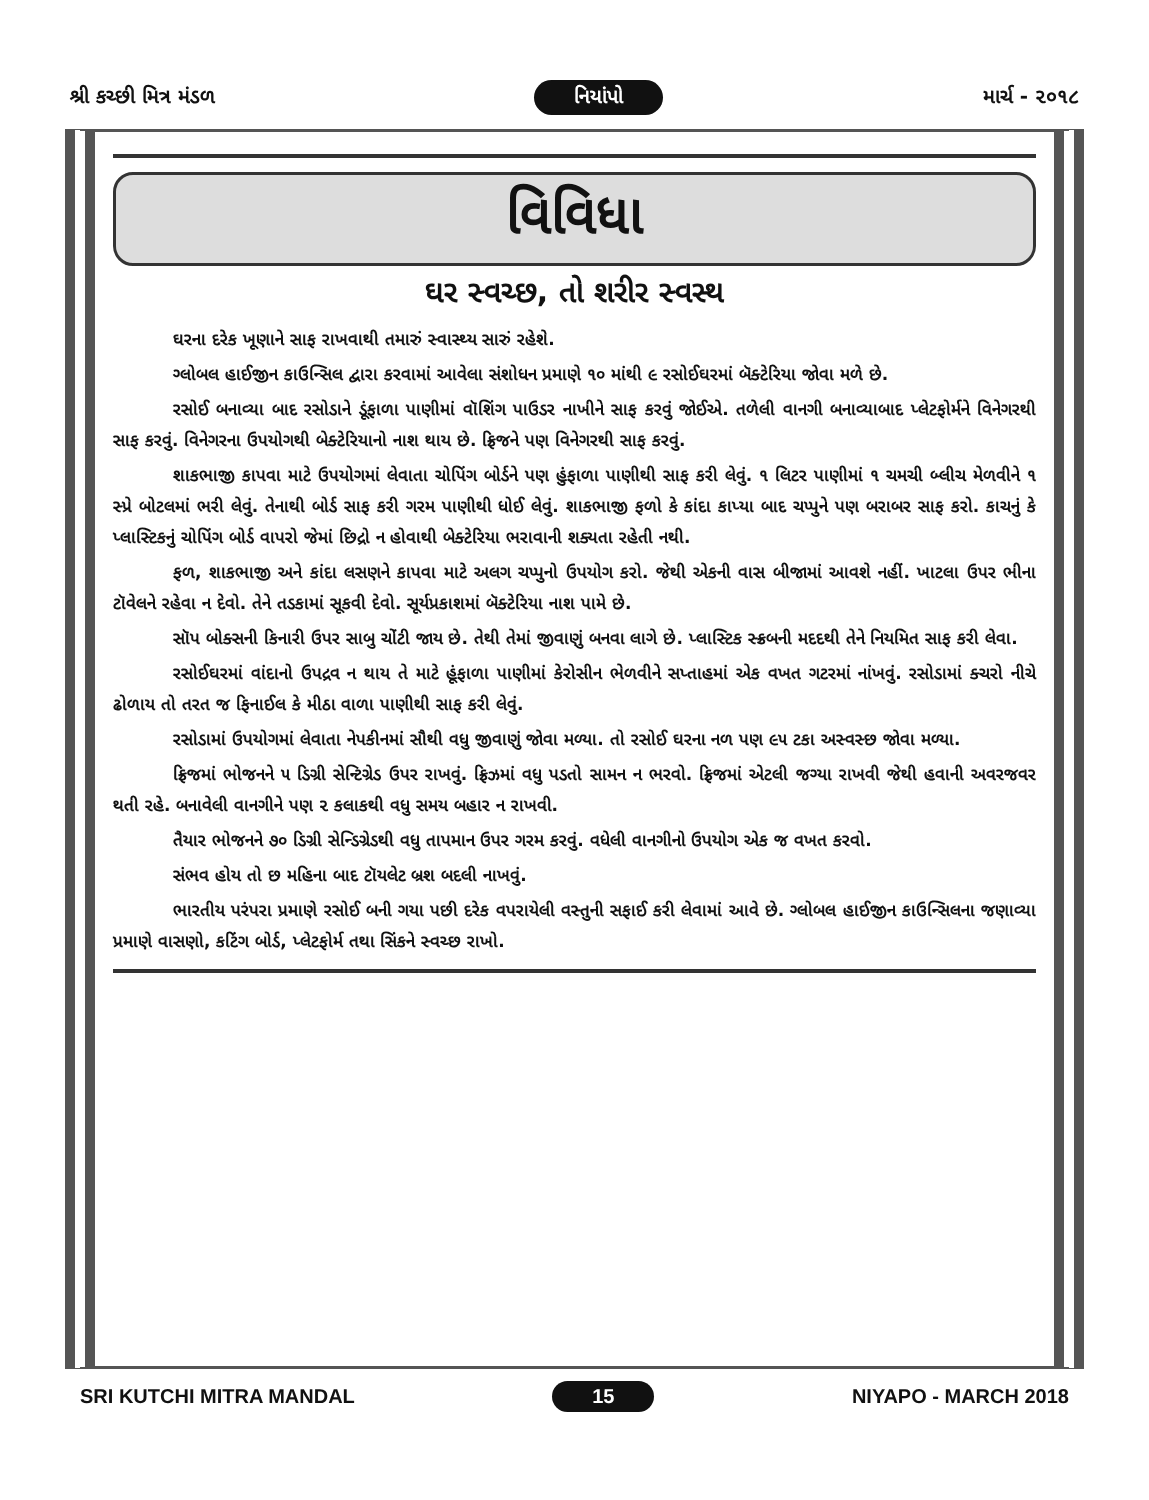શ્રી કચ્છી મિત્ર મંડળ નિયાંપો માર્ચ - ૨૦૧૮
વિવિધા
ઘર સ્વચ્છ, તો શરીર સ્વસ્થ
ઘરના દરેક ખૂણાને સાફ રાખવાથી તમારું સ્વાસ્થ્ય સારું રહેશે.
ગ્લોબલ હાઈજીન કાઉન્સિલ દ્વારા કરવામાં આવેલા સંશોધન પ્રમાણે ૧૦ માંથી ૯ રસોઈઘરમાં બૅક્ટેરિયા જોવા મળે છે.
રસોઈ બનાવ્યા બાદ રસોડાને ડૂંફાળા પાણીમાં વૉશિંગ પાઉડર નાખીને સાફ કરવું જોઈએ. તળેલી વાનગી બનાવ્યાબાદ પ્લેટફોર્મને વિનેગરથી સાફ કરવું. વિનેગરના ઉપયોગથી બેક્ટેરિયાનો નાશ થાય છે. ફ્રિજને પણ વિનેગરથી સાફ કરવું.
શાકભાજી કાપવા માટે ઉપયોગમાં લેવાતા ચોપિંગ બોર્ડને પણ હુંફાળા પાણીથી સાફ કરી લેવું. ૧ લિટર પાણીમાં ૧ ચમચી બ્લીચ મેળવીને ૧ સ્પ્રે બોટલમાં ભરી લેવું. તેનાથી બોર્ડ સાફ કરી ગરમ પાણીથી ધોઈ લેવું. શાકભાજી ફળો કે કાંદા કાપ્યા બાદ ચપ્પુને પણ બરાબર સાફ કરો. કાચનું કે પ્લાસ્ટિકનું ચોપિંગ બોર્ડ વાપરો જેમાં છિદ્રો ન હોવાથી બેક્ટેરિયા ભરાવાની શક્યતા રહેતી નથી.
ફળ, શાકભાજી અને કાંદા લસણને કાપવા માટે અલગ ચપ્પુનો ઉપયોગ કરો. જેથી એકની વાસ બીજામાં આવશે નહીં. ખાટલા ઉપર ભીના ટૉવેલને રહેવા ન દેવો. તેને તડકામાં સૂકવી દેવો. સૂર્યપ્રકાશમાં બૅક્ટેરિયા નાશ પામે છે.
સૉપ બોક્સની કિનારી ઉપર સાબુ ચોંટી જાય છે. તેથી તેમાં જીવાણું બનવા લાગે છે. પ્લાસ્ટિક સ્ક્રબની મદદથી તેને નિયમિત સાફ કરી લેવા.
રસોઈઘરમાં વાંદાનો ઉપદ્રવ ન થાય તે માટે હૂંફાળા પાણીમાં કેરોસીન ભેળવીને સપ્તાહમાં એક વખત ગટરમાં નાંખવું. રસોડામાં ક્ચરો નીચે ઢોળાય તો તરત જ ફિનાઈલ કે મીઠા વાળા પાણીથી સાફ કરી લેવું.
રસોડામાં ઉપયોગમાં લેવાતા નેપકીનમાં સૌથી વધુ જીવાણું જોવા મળ્યા. તો રસોઈ ઘરના નળ પણ ૯૫ ટકા અસ્વસ્છ જોવા મળ્યા.
ફ્રિજમાં ભોજનને ૫ ડિગ્રી સેન્ટિગ્રેડ ઉપર રાખવું. ફ્રિઝમાં વધુ પડતો સામન ન ભરવો. ફ્રિજમાં એટલી જગ્યા રાખવી જેથી હવાની અવરજવર થતી રહે. બનાવેલી વાનગીને પણ ૨ કલાકથી વધુ સમય બહાર ન રાખવી.
તૈયાર ભોજનને ૭૦ ડિગ્રી સેન્ડિગ્રેડથી વધુ તાપમાન ઉપર ગરમ કરવું. વધેલી વાનગીનો ઉપયોગ એક જ વખત કરવો.
સંભવ હોય તો છ મહિના બાદ ટૉયલેટ બ્રશ બદલી નાખવું.
ભારતીય પરંપરા પ્રમાણે રસોઈ બની ગયા પછી દરેક વપરાયેલી વસ્તુની સફાઈ કરી લેવામાં આવે છે. ગ્લોબલ હાઈજીન કાઉન્સિલના જણાવ્યા પ્રમાણે વાસણો, કટિંગ બોર્ડ, પ્લેટફોર્મ તથા સિંકને સ્વચ્છ રાખો.
SRI KUTCHI MITRA MANDAL 15 NIYAPO - MARCH 2018